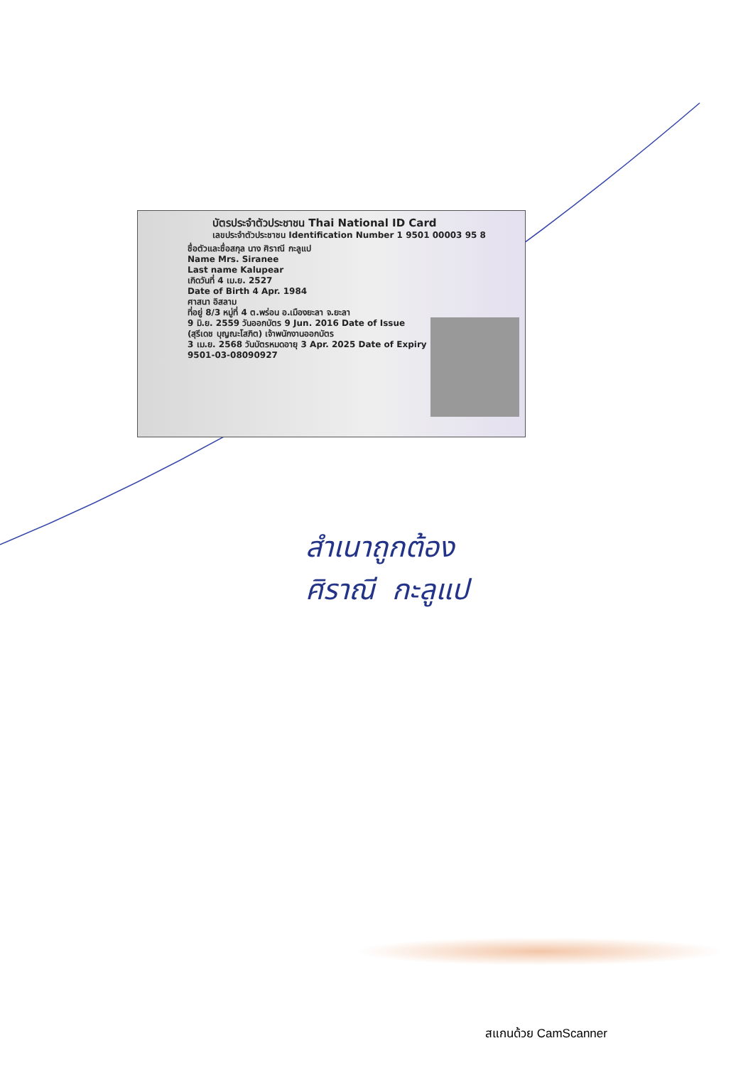บัตรประจำตัวประชาชน Thai National ID Card
เลขประจำตัวประชาชน Identification Number 1 9501 00003 95 8
ชื่อตัวและชื่อสกุล นาง ศิราณี กะลูแป
Name Mrs. Siranee
Last name Kalupear
เกิดวันที่ 4 เม.ย. 2527
Date of Birth 4 Apr. 1984
ศาสนา อิสลาม
ที่อยู่ 8/3 หมู่ที่ 4 ต.พร่อน อ.เมืองยะลา จ.ยะลา
9 มิ.ย. 2559 วันออกบัตร 9 Jun. 2016 Date of Issue
(สุรีเดช บุญณะโสภิต) เจ้าพนักงานออกบัตร
3 เม.ย. 2568 วันบัตรหมดอายุ 3 Apr. 2025 Date of Expiry
9501-03-08090927
สำเนาถูกต้อง
ศิราณี กะลูแป
สแกนด้วย CamScanner